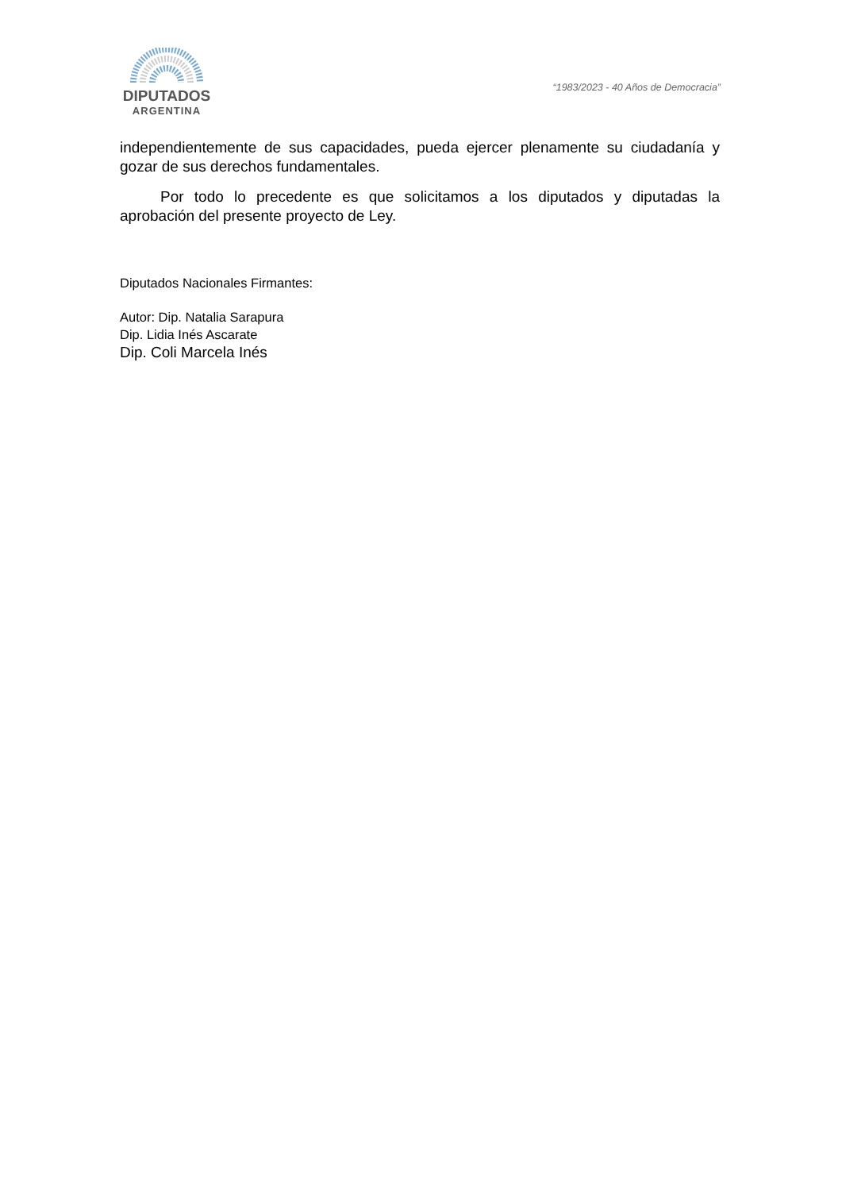DIPUTADOS
ARGENTINA
“1983/2023 - 40 Años de Democracia”
independientemente de sus capacidades, pueda ejercer plenamente su ciudadanía y gozar de sus derechos fundamentales.
Por todo lo precedente es que solicitamos a los diputados y diputadas la aprobación del presente proyecto de Ley.
Diputados Nacionales Firmantes:
Autor: Dip. Natalia Sarapura
Dip. Lidia Inés Ascarate
Dip. Coli Marcela Inés